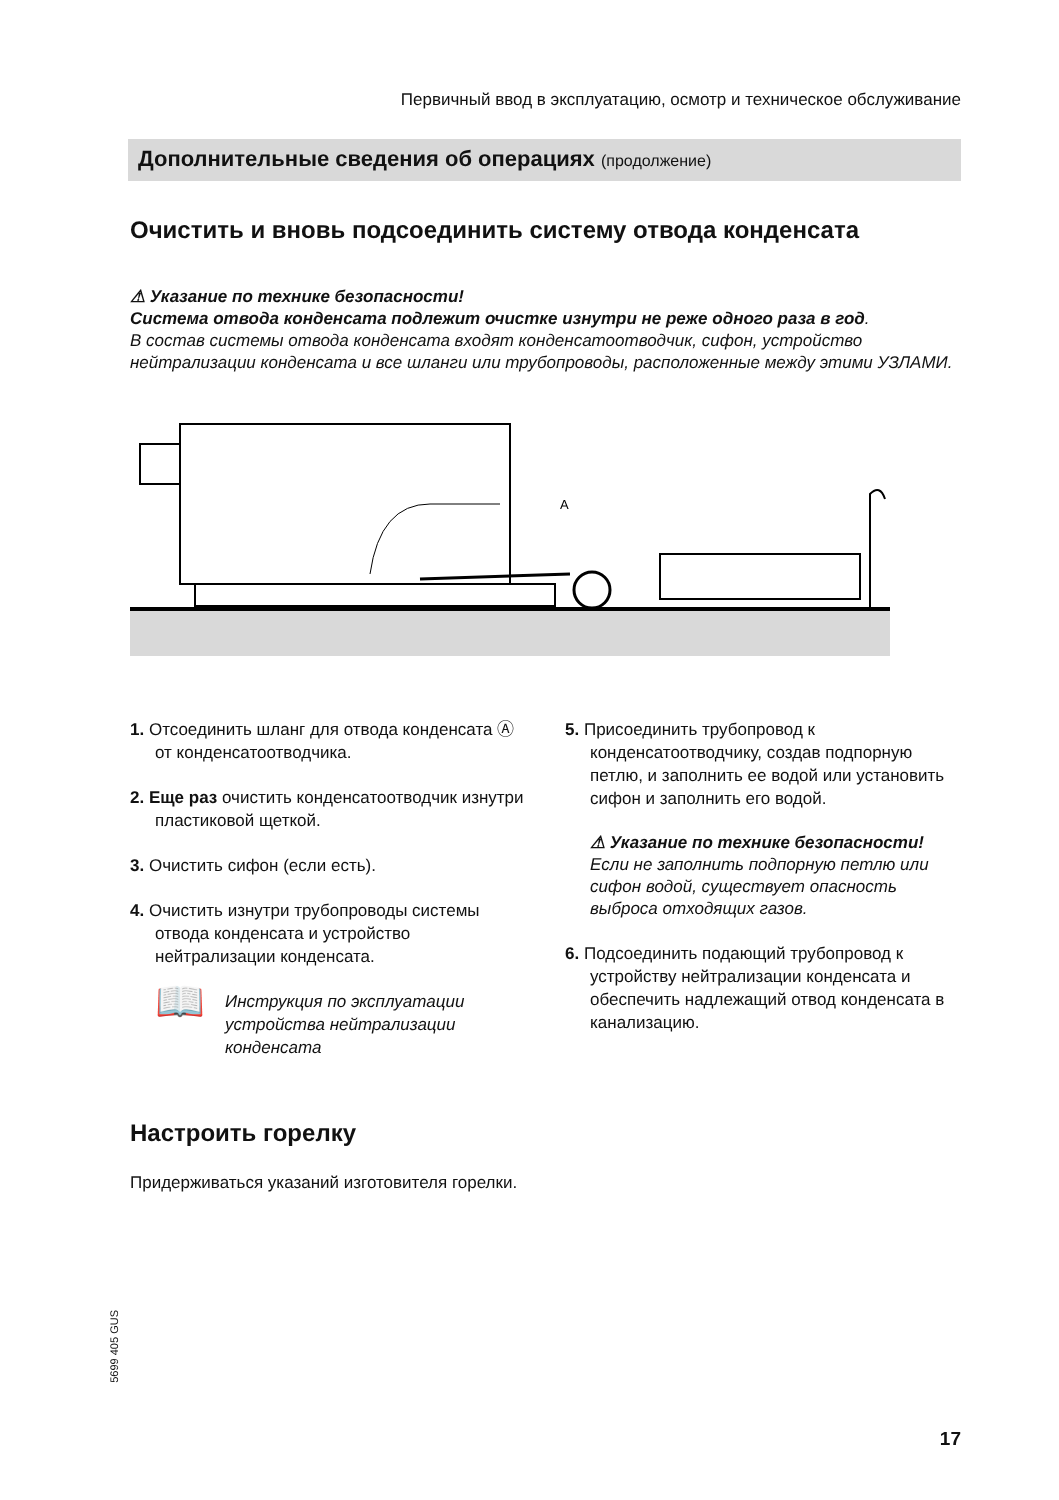Первичный ввод в эксплуатацию, осмотр и техническое обслуживание
Дополнительные сведения об операциях (продолжение)
Очистить и вновь подсоединить систему отвода конденсата
⚠ Указание по технике безопасности!
Система отвода конденсата подлежит очистке изнутри не реже одного раза в год.
В состав системы отвода конденсата входят конденсатоотводчик, сифон, устройство нейтрализации конденсата и все шланги или трубопроводы, расположенные между этими УЗЛАМИ.
A
1. Отсоединить шланг для отвода конденсата Ⓐ от конденсатоотводчика.
2. Еще раз очистить конденсатоотводчик изнутри пластиковой щеткой.
3. Очистить сифон (если есть).
4. Очистить изнутри трубопроводы системы отвода конденсата и устройство нейтрализации конденсата.
📖 Инструкция по эксплуатации устройства нейтрализации конденсата
5. Присоединить трубопровод к конденсатоотводчику, создав подпорную петлю, и заполнить ее водой или установить сифон и заполнить его водой.
⚠ Указание по технике безопасности!
Если не заполнить подпорную петлю или сифон водой, существует опасность выброса отходящих газов.
6. Подсоединить подающий трубопровод к устройству нейтрализации конденсата и обеспечить надлежащий отвод конденсата в канализацию.
Настроить горелку
Придерживаться указаний изготовителя горелки.
5699 405 GUS
17